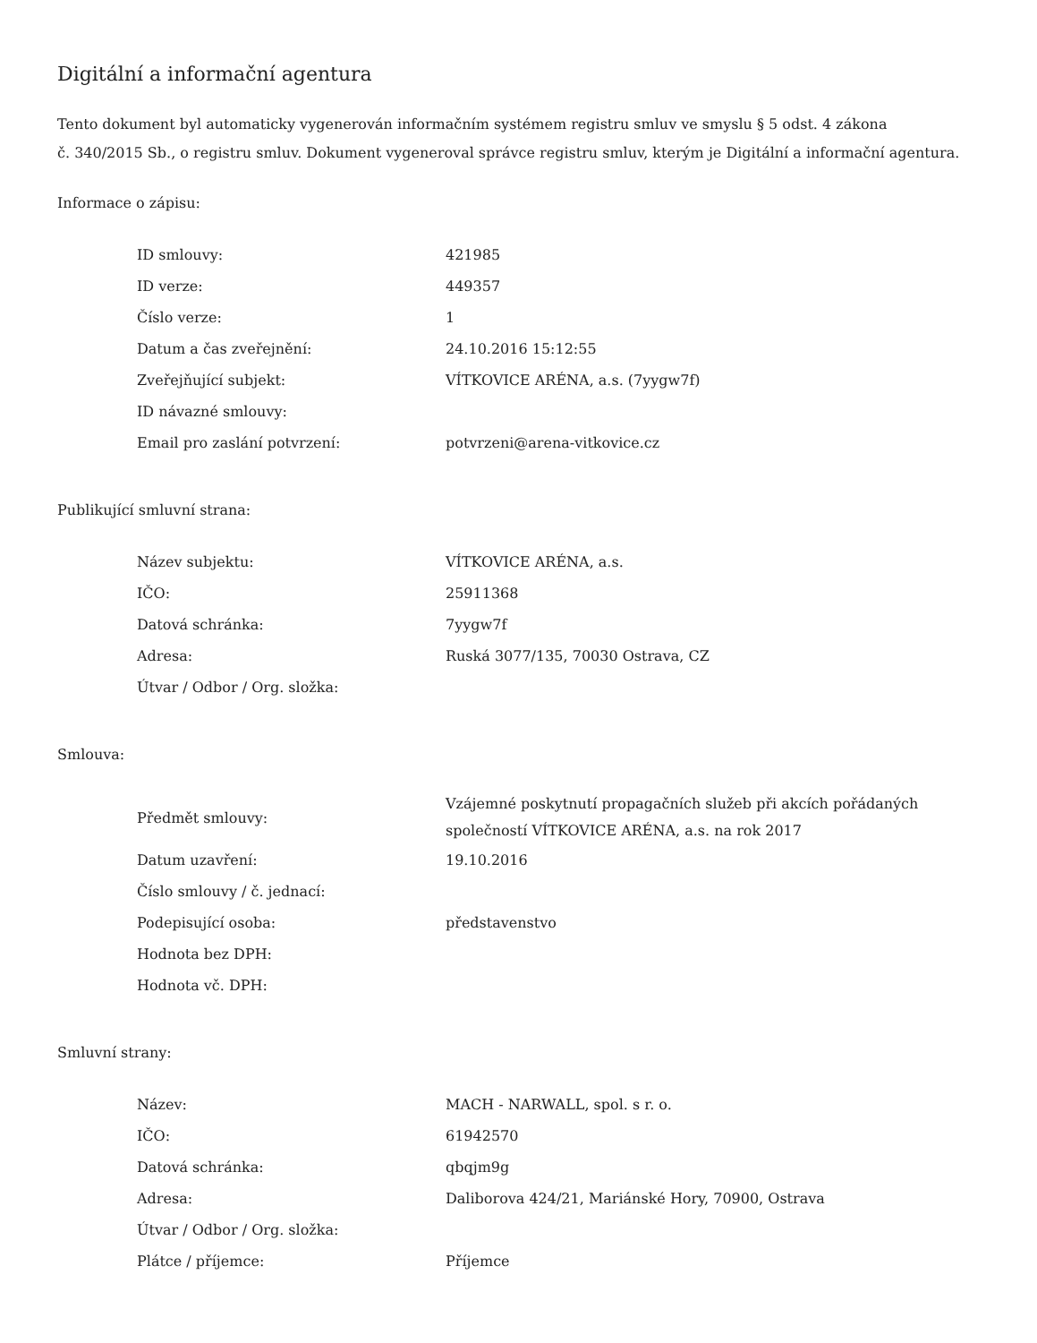Digitální a informační agentura
Tento dokument byl automaticky vygenerován informačním systémem registru smluv ve smyslu § 5 odst. 4 zákona
č. 340/2015 Sb., o registru smluv. Dokument vygeneroval správce registru smluv, kterým je Digitální a informační agentura.
Informace o zápisu:
| ID smlouvy: | 421985 |
| ID verze: | 449357 |
| Číslo verze: | 1 |
| Datum a čas zveřejnění: | 24.10.2016 15:12:55 |
| Zveřejňující subjekt: | VÍTKOVICE ARÉNA, a.s. (7yygw7f) |
| ID návazné smlouvy: | |
| Email pro zaslání potvrzení: | potvrzeni@arena-vitkovice.cz |
Publikující smluvní strana:
| Název subjektu: | VÍTKOVICE ARÉNA, a.s. |
| IČO: | 25911368 |
| Datová schránka: | 7yygw7f |
| Adresa: | Ruská 3077/135, 70030 Ostrava, CZ |
| Útvar / Odbor / Org. složka: | |
Smlouva:
| Předmět smlouvy: | Vzájemné poskytnutí propagačních služeb při akcích pořádaných společností VÍTKOVICE ARÉNA, a.s. na rok 2017 |
| Datum uzavření: | 19.10.2016 |
| Číslo smlouvy / č. jednací: | |
| Podepisující osoba: | představenstvo |
| Hodnota bez DPH: | |
| Hodnota vč. DPH: | |
Smluvní strany:
| Název: | MACH - NARWALL, spol. s r. o. |
| IČO: | 61942570 |
| Datová schránka: | qbqjm9g |
| Adresa: | Daliborova 424/21, Mariánské Hory, 70900, Ostrava |
| Útvar / Odbor / Org. složka: | |
| Plátce / příjemce: | Příjemce |